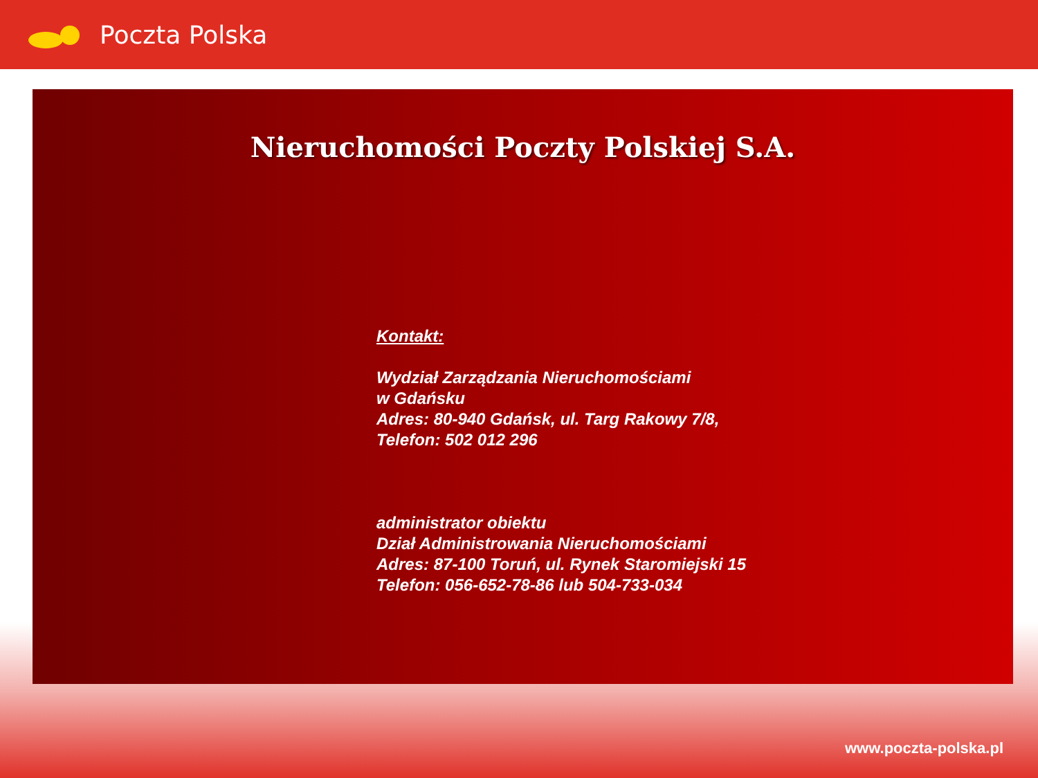Poczta Polska
Nieruchomości Poczty Polskiej S.A.
Kontakt:
Wydział Zarządzania Nieruchomościami
w Gdańsku
Adres: 80-940 Gdańsk, ul. Targ Rakowy 7/8,
Telefon: 502 012 296
administrator obiektu
Dział Administrowania Nieruchomościami
Adres: 87-100 Toruń, ul. Rynek Staromiejski 15
Telefon: 056-652-78-86 lub 504-733-034
www.poczta-polska.pl